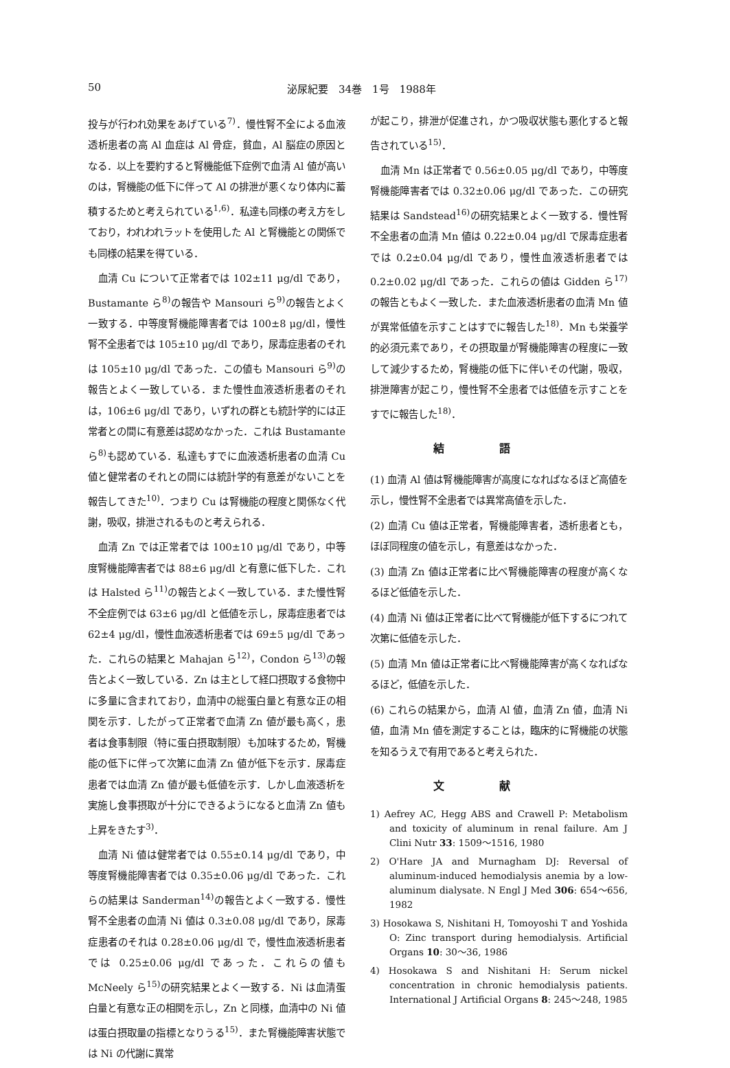50 泌尿紀要　34巻　1号　1988年
投与が行われ効果をあげている<sup>7)</sup>．慢性腎不全による血液透析患者の高 Al 血症は Al 骨症，貧血，Al 脳症の原因となる．以上を要約すると腎機能低下症例で血清 Al 値が高いのは，腎機能の低下に伴って Al の排泄が悪くなり体内に蓄積するためと考えられている<sup>1,6)</sup>．私達も同様の考え方をしており，われわれラットを使用した Al と腎機能との関係でも同様の結果を得ている．
血清 Cu について正常者では 102±11 μg/dl であり，Bustamante ら<sup>8)</sup>の報告や Mansouri ら<sup>9)</sup>の報告とよく一致する．中等度腎機能障害者では 100±8 μg/dl，慢性腎不全患者では 105±10 μg/dl であり，尿毒症患者のそれは 105±10 μg/dl であった．この値も Mansouri ら<sup>9)</sup>の報告とよく一致している．また慢性血液透析患者のそれは，106±6 μg/dl であり，いずれの群とも統計学的には正常者との間に有意差は認めなかった．これは Bustamante ら<sup>8)</sup>も認めている．私達もすでに血液透析患者の血清 Cu 値と健常者のそれとの間には統計学的有意差がないことを報告してきた<sup>10)</sup>．つまり Cu は腎機能の程度と関係なく代謝，吸収，排泄されるものと考えられる．
血清 Zn では正常者では 100±10 μg/dl であり，中等度腎機能障害者では 88±6 μg/dl と有意に低下した．これは Halsted ら<sup>11)</sup>の報告とよく一致している．また慢性腎不全症例では 63±6 μg/dl と低値を示し，尿毒症患者では 62±4 μg/dl，慢性血液透析患者では 69±5 μg/dl であった．これらの結果と Mahajan ら<sup>12)</sup>，Condon ら<sup>13)</sup>の報告とよく一致している．Zn は主として経口摂取する食物中に多量に含まれており，血清中の総蛋白量と有意な正の相関を示す．したがって正常者で血清 Zn 値が最も高く，患者は食事制限（特に蛋白摂取制限）も加味するため，腎機能の低下に伴って次第に血清 Zn 値が低下を示す．尿毒症患者では血清 Zn 値が最も低値を示す．しかし血液透析を実施し食事摂取が十分にできるようになると血清 Zn 値も上昇をきたす<sup>3)</sup>．
血清 Ni 値は健常者では 0.55±0.14 μg/dl であり，中等度腎機能障害者では 0.35±0.06 μg/dl であった．これらの結果は Sanderman<sup>14)</sup>の報告とよく一致する．慢性腎不全患者の血清 Ni 値は 0.3±0.08 μg/dl であり，尿毒症患者のそれは 0.28±0.06 μg/dl で，慢性血液透析患者では 0.25±0.06 μg/dl であった．これらの値も McNeely ら<sup>15)</sup>の研究結果とよく一致する．Ni は血清蛋白量と有意な正の相関を示し，Zn と同様，血清中の Ni 値は蛋白摂取量の指標となりうる<sup>15)</sup>．また腎機能障害状態では Ni の代謝に異常
が起こり，排泄が促進され，かつ吸収状態も悪化すると報告されている<sup>15)</sup>．
血清 Mn は正常者で 0.56±0.05 μg/dl であり，中等度腎機能障害者では 0.32±0.06 μg/dl であった．この研究結果は Sandstead<sup>16)</sup>の研究結果とよく一致する．慢性腎不全患者の血清 Mn 値は 0.22±0.04 μg/dl で尿毒症患者では 0.2±0.04 μg/dl であり，慢性血液透析患者では 0.2±0.02 μg/dl であった．これらの値は Gidden ら<sup>17)</sup>の報告ともよく一致した．また血液透析患者の血清 Mn 値が異常低値を示すことはすでに報告した<sup>18)</sup>．Mn も栄養学的必須元素であり，その摂取量が腎機能障害の程度に一致して減少するため，腎機能の低下に伴いその代謝，吸収，排泄障害が起こり，慢性腎不全患者では低値を示すことをすでに報告した<sup>18)</sup>．
結語
(1) 血清 Al 値は腎機能障害が高度になればなるほど高値を示し，慢性腎不全患者では異常高値を示した．
(2) 血清 Cu 値は正常者，腎機能障害者，透析患者とも，ほぼ同程度の値を示し，有意差はなかった．
(3) 血清 Zn 値は正常者に比べ腎機能障害の程度が高くなるほど低値を示した．
(4) 血清 Ni 値は正常者に比べて腎機能が低下するにつれて次第に低値を示した．
(5) 血清 Mn 値は正常者に比べ腎機能障害が高くなればなるほど，低値を示した．
(6) これらの結果から，血清 Al 値，血清 Zn 値，血清 Ni 値，血清 Mn 値を測定することは，臨床的に腎機能の状態を知るうえで有用であると考えられた．
文献
1) Aefrey AC, Hegg ABS and Crawell P: Metabolism and toxicity of aluminum in renal failure. Am J Clini Nutr 33: 1509～1516, 1980
2) O'Hare JA and Murnagham DJ: Reversal of aluminum-induced hemodialysis anemia by a low-aluminum dialysate. N Engl J Med 306: 654～656, 1982
3) Hosokawa S, Nishitani H, Tomoyoshi T and Yoshida O: Zinc transport during hemodialysis. Artificial Organs 10: 30～36, 1986
4) Hosokawa S and Nishitani H: Serum nickel concentration in chronic hemodialysis patients. International J Artificial Organs 8: 245～248, 1985